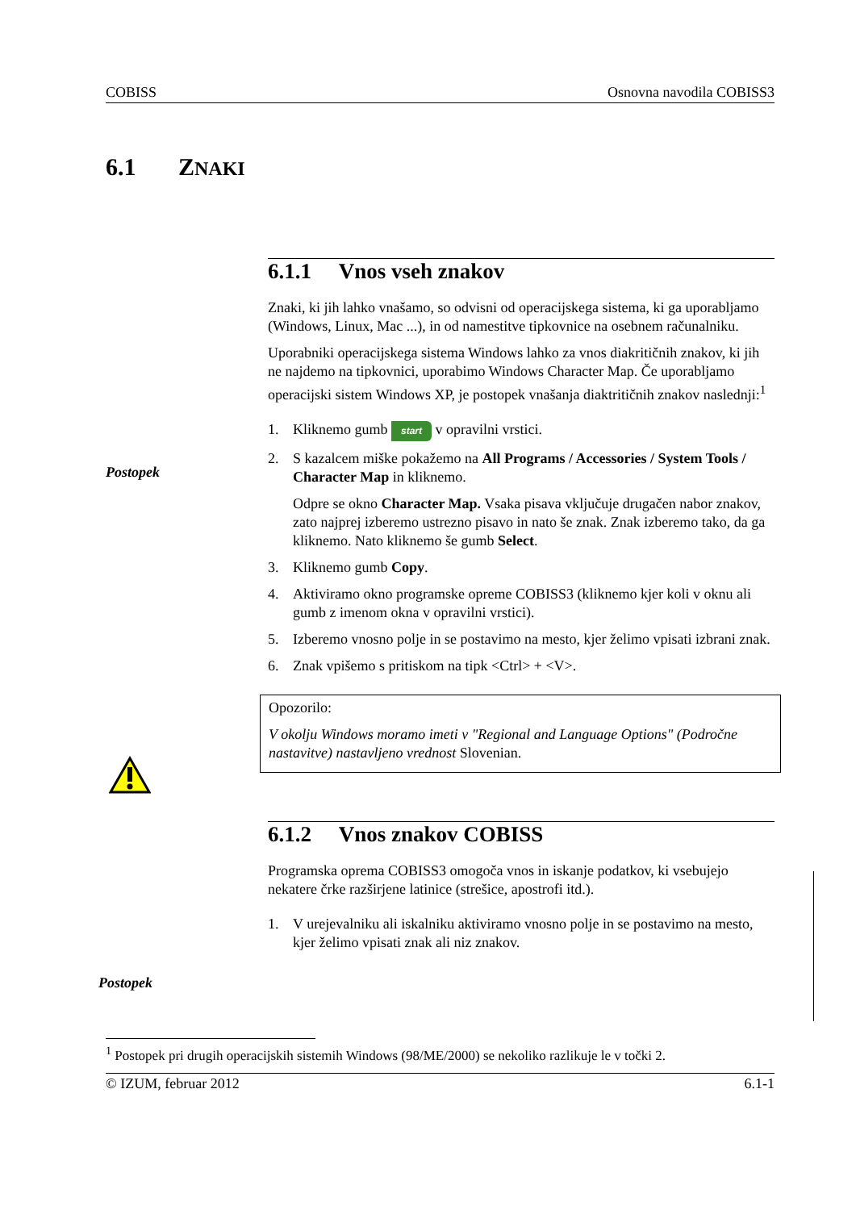COBISS Osnovna navodila COBISS3
6.1 ZNAKI
Postopek
Postopek
6.1.1 Vnos vseh znakov
Znaki, ki jih lahko vnašamo, so odvisni od operacijskega sistema, ki ga uporabljamo (Windows, Linux, Mac ...), in od namestitve tipkovnice na osebnem računalniku.
Uporabniki operacijskega sistema Windows lahko za vnos diakritičnih znakov, ki jih ne najdemo na tipkovnici, uporabimo Windows Character Map. Če uporabljamo operacijski sistem Windows XP, je postopek vnašanja diaktritičnih znakov naslednji:<sup>1</sup>
1. Kliknemo gumb start v opravilni vrstici.
2. S kazalcem miške pokažemo na All Programs / Accessories / System Tools / Character Map in kliknemo.
Odpre se okno Character Map. Vsaka pisava vključuje drugačen nabor znakov, zato najprej izberemo ustrezno pisavo in nato še znak. Znak izberemo tako, da ga kliknemo. Nato kliknemo še gumb Select.
3. Kliknemo gumb Copy.
4. Aktiviramo okno programske opreme COBISS3 (kliknemo kjer koli v oknu ali gumb z imenom okna v opravilni vrstici).
5. Izberemo vnosno polje in se postavimo na mesto, kjer želimo vpisati izbrani znak.
6. Znak vpišemo s pritiskom na tipk <Ctrl> + <V>.
Opozorilo:
V okolju Windows moramo imeti v "Regional and Language Options" (Področne nastavitve) nastavljeno vrednost Slovenian.
6.1.2 Vnos znakov COBISS
Programska oprema COBISS3 omogoča vnos in iskanje podatkov, ki vsebujejo nekatere črke razširjene latinice (strešice, apostrofi itd.).
1. V urejevalniku ali iskalniku aktiviramo vnosno polje in se postavimo na mesto, kjer želimo vpisati znak ali niz znakov.
<sup>1</sup> Postopek pri drugih operacijskih sistemih Windows (98/ME/2000) se nekoliko razlikuje le v točki 2.
© IZUM, februar 2012 6.1-1